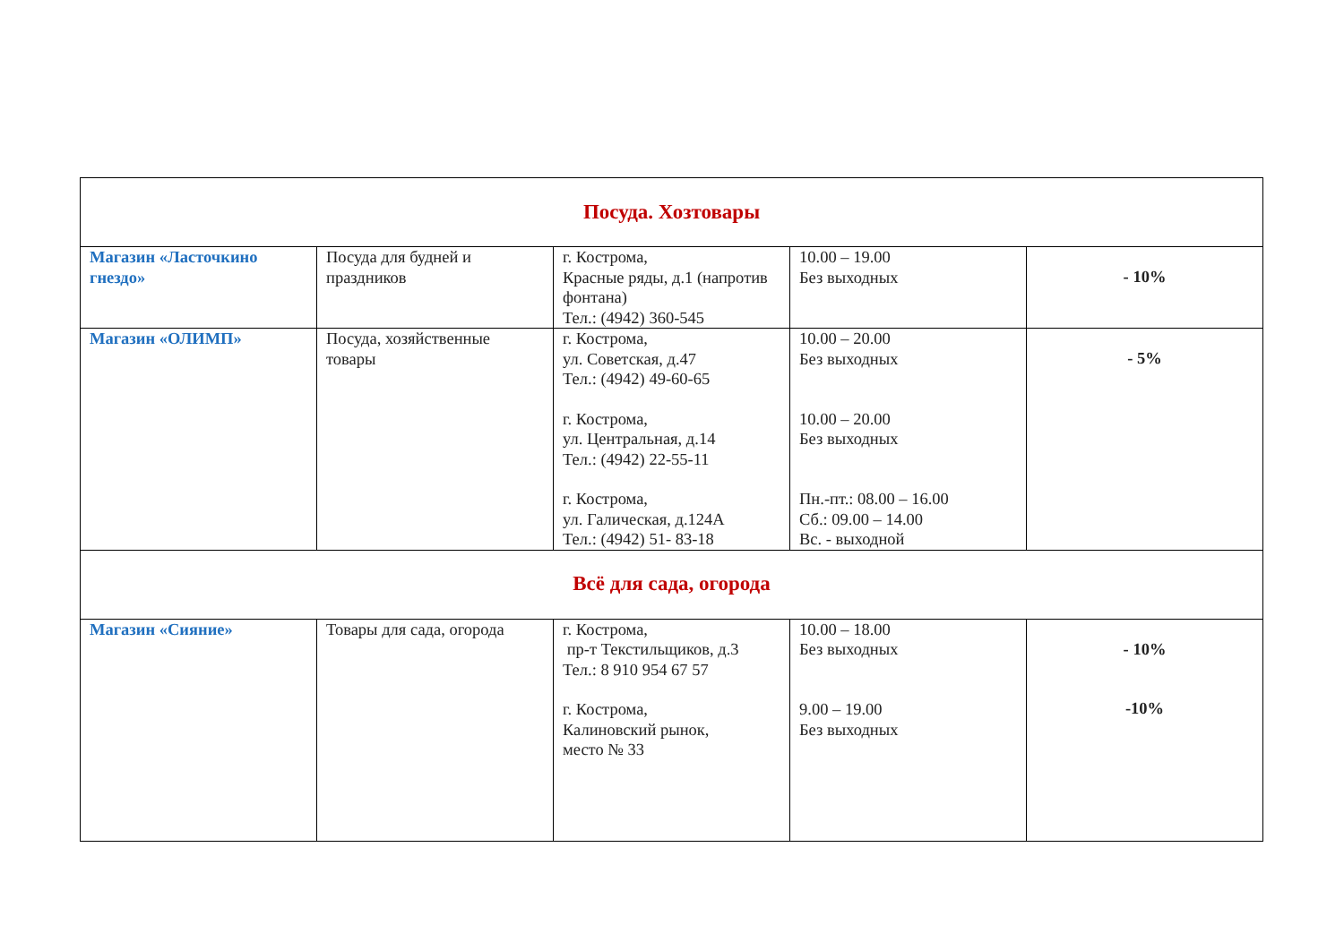| Посуда. Хозтовары | | | | |
| Магазин «Ласточкино гнездо» | Посуда для будней и праздников | г. Кострома, Красные ряды, д.1 (напротив фонтана) Тел.: (4942) 360-545 | 10.00 – 19.00 Без выходных | - 10% |
| Магазин «ОЛИМП» | Посуда, хозяйственные товары | г. Кострома, ул. Советская, д.47 Тел.: (4942) 49-60-65 г. Кострома, ул. Центральная, д.14 Тел.: (4942) 22-55-11 г. Кострома, ул. Галическая, д.124А Тел.: (4942) 51- 83-18 | 10.00 – 20.00 Без выходных 10.00 – 20.00 Без выходных Пн.-пт.: 08.00 – 16.00 Сб.: 09.00 – 14.00 Вс. - выходной | - 5% |
| Всё для сада, огорода | | | | |
| Магазин «Сияние» | Товары для сада, огорода | г. Кострома, пр-т Текстильщиков, д.3 Тел.: 8 910 954 67 57 г. Кострома, Калиновский рынок, место № 33 | 10.00 – 18.00 Без выходных 9.00 – 19.00 Без выходных | - 10% -10% |